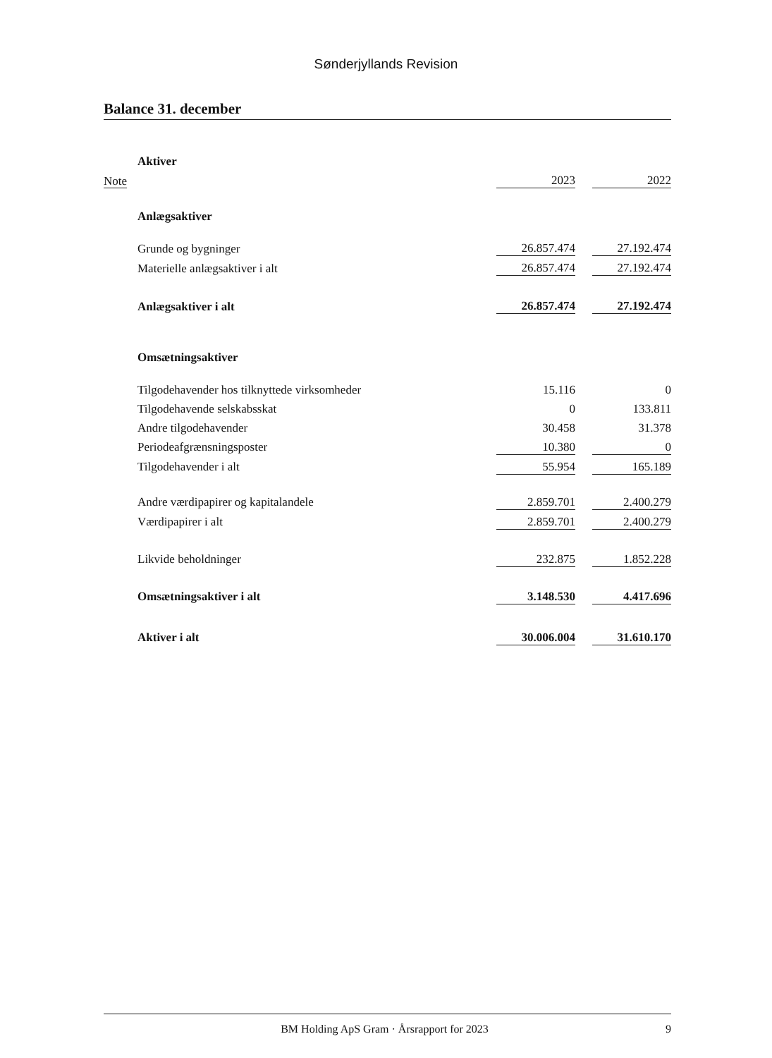Sønderjyllands Revision
Balance 31. december
| | Aktiver | | | |
| Note | | 2023 | | 2022 |
| | Anlægsaktiver | | | |
| | Grunde og bygninger | 26.857.474 | | 27.192.474 |
| | Materielle anlægsaktiver i alt | 26.857.474 | | 27.192.474 |
| | Anlægsaktiver i alt | 26.857.474 | | 27.192.474 |
| | Omsætningsaktiver | | | |
| | Tilgodehavender hos tilknyttede virksomheder | 15.116 | | 0 |
| | Tilgodehavende selskabsskat | 0 | | 133.811 |
| | Andre tilgodehavender | 30.458 | | 31.378 |
| | Periodeafgrænsningsposter | 10.380 | | 0 |
| | Tilgodehavender i alt | 55.954 | | 165.189 |
| | Andre værdipapirer og kapitalandele | 2.859.701 | | 2.400.279 |
| | Værdipapirer i alt | 2.859.701 | | 2.400.279 |
| | Likvide beholdninger | 232.875 | | 1.852.228 |
| | Omsætningsaktiver i alt | 3.148.530 | | 4.417.696 |
| | Aktiver i alt | 30.006.004 | | 31.610.170 |
BM Holding ApS Gram · Årsrapport for 2023 9